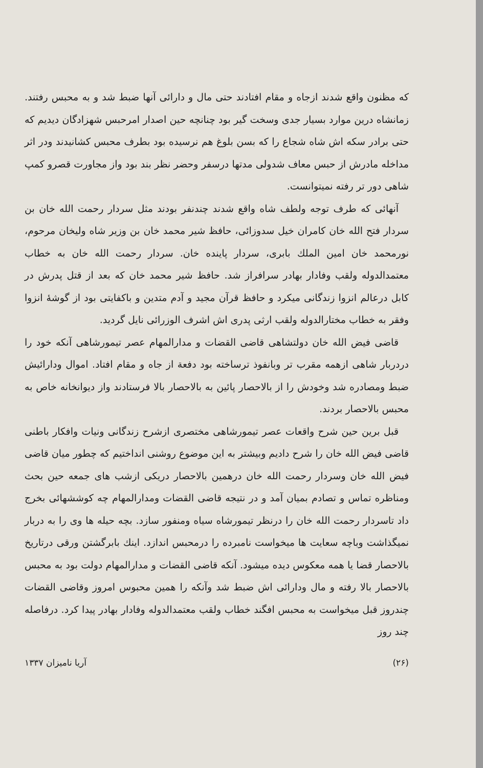که مظنون واقع شدند ازجاه و مقام افتادند حتی مال و دارائی آنها ضبط شد و به محبس رفتند. زمانشاه درین موارد بسیار جدی وسخت گیر بود چنانچه حین اصدار امرحبس شهزادگان دیدیم که حتی برادر سکه اش شاه شجاع را که بسن بلوغ هم نرسیده بود بطرف محبس کشانیدند ودر اثر مداخله مادرش از حبس معاف شدولی مدتها درسفر وحضر نظر بند بود واز مجاورت قصرو کمپ شاهی دور تر رفته نمیتوانست.
آنهائی که طرف توجه ولطف شاه واقع شدند چندنفر بودند مثل سردار رحمت الله خان بن سردار فتح الله خان کامران خیل سدوزائی، حافظ شیر محمد خان بن وزیر شاه ولیخان مرحوم، نورمحمد خان امین الملك بابری، سردار پاینده خان. سردار رحمت الله خان به خطاب معتمدالدوله ولقب وفادار بهادر سرافراز شد. حافظ شیر محمد خان که بعد از قتل پدرش در کابل درعالم انزوا زندگانی میکرد و حافظ قرآن مجید و آدم متدین و باکفایتی بود از گوشهٔ انزوا وفقر به خطاب مختارالدوله ولقب ارثی پدری اش اشرف الوزرائی نایل گردید.
قاضی فیض الله خان دولتشاهی قاضی القضات و مدارالمهام عصر تیمورشاهی آنکه خود را دردربار شاهی ازهمه مقرب تر وبانفوذ ترساخته بود دفعة از جاه و مقام افتاد. اموال ودارائیش ضبط ومصادره شد وخودش را از بالاحصار پائین به بالاحصار بالا فرستادند واز دیوانخانه خاص به محبس بالاحصار بردند.
قبل برین حین شرح واقعات عصر تیمورشاهی مختصری ازشرح زندگانی ونیات وافکار باطنی قاضی فیض الله خان را شرح دادیم وبیشتر به این موضوع روشنی انداختیم که چطور میان قاضی فیض الله خان وسردار رحمت الله خان درهمین بالاحصار دریکی ازشب های جمعه حین بحث ومناظره تماس و تصادم بمیان آمد و در نتیجه قاضی القضات ومدارالمهام چه کوششهائی بخرج داد تاسردار رحمت الله خان را درنظر تیمورشاه سیاه ومنفور سازد. بچه حیله ها وی را به دربار نمیگذاشت وباچه سعایت ها میخواست نامبرده را درمحبس اندازد. اینك بابرگشتن ورقی درتاریخ بالاحصار قضا یا همه معکوس دیده میشود. آنکه قاضی القضات و مدارالمهام دولت بود به محبس بالاحصار بالا رفته و مال ودارائی اش ضبط شد وآنکه را همین محبوس امروز وقاضی القضات چندروز قبل میخواست به محبس افگند خطاب ولقب معتمدالدوله وفادار بهادر پیدا کرد. درفاصله چند روز
(۲۶) آریا نامیزان ۱۳۳۷